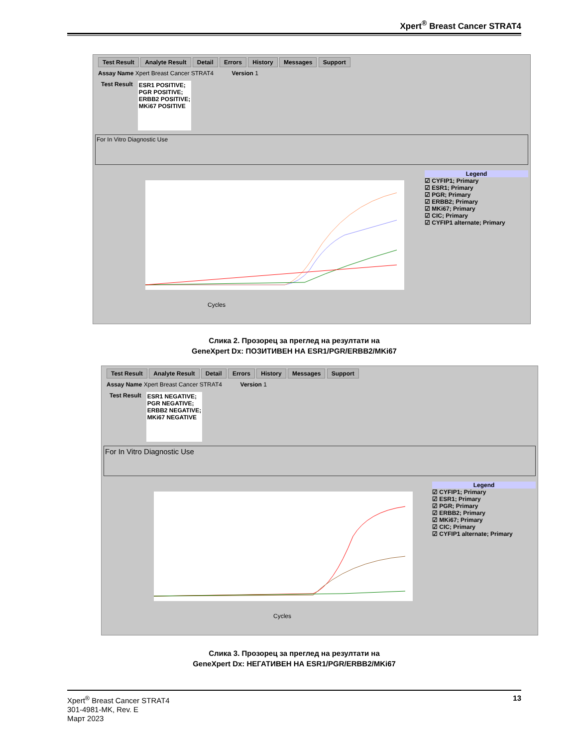Xpert<sup>®</sup> Breast Cancer STRAT4
Test Result Analyte Result Detail Errors History Messages Support
Assay Name Xpert Breast Cancer STRAT4 Version 1
Test Result ESR1 POSITIVE;
PGR POSITIVE;
ERBB2 POSITIVE;
MKi67 POSITIVE
For In Vitro Diagnostic Use
Cycles
Legend
☑ CYFIP1; Primary
☑ ESR1; Primary
☑ PGR; Primary
☑ ERBB2; Primary
☑ MKi67; Primary
☑ CIC; Primary
☑ CYFIP1 alternate; Primary
Слика 2. Прозорец за преглед на резултати на
GeneXpert Dx: ПОЗИТИВЕН НА ESR1/PGR/ERBB2/MKi67
Test Result Analyte Result Detail Errors History Messages Support
Assay Name Xpert Breast Cancer STRAT4 Version 1
Test Result ESR1 NEGATIVE;
PGR NEGATIVE;
ERBB2 NEGATIVE;
MKi67 NEGATIVE
For In Vitro Diagnostic Use
Cycles
Legend
☑ CYFIP1; Primary
☑ ESR1; Primary
☑ PGR; Primary
☑ ERBB2; Primary
☑ MKi67; Primary
☑ CIC; Primary
☑ CYFIP1 alternate; Primary
Слика 3. Прозорец за преглед на резултати на
GeneXpert Dx: НЕГАТИВЕН НА ESR1/PGR/ERBB2/MKi67
Xpert<sup>®</sup> Breast Cancer STRAT4
301-4981-MK, Rev. E
Март 2023
13